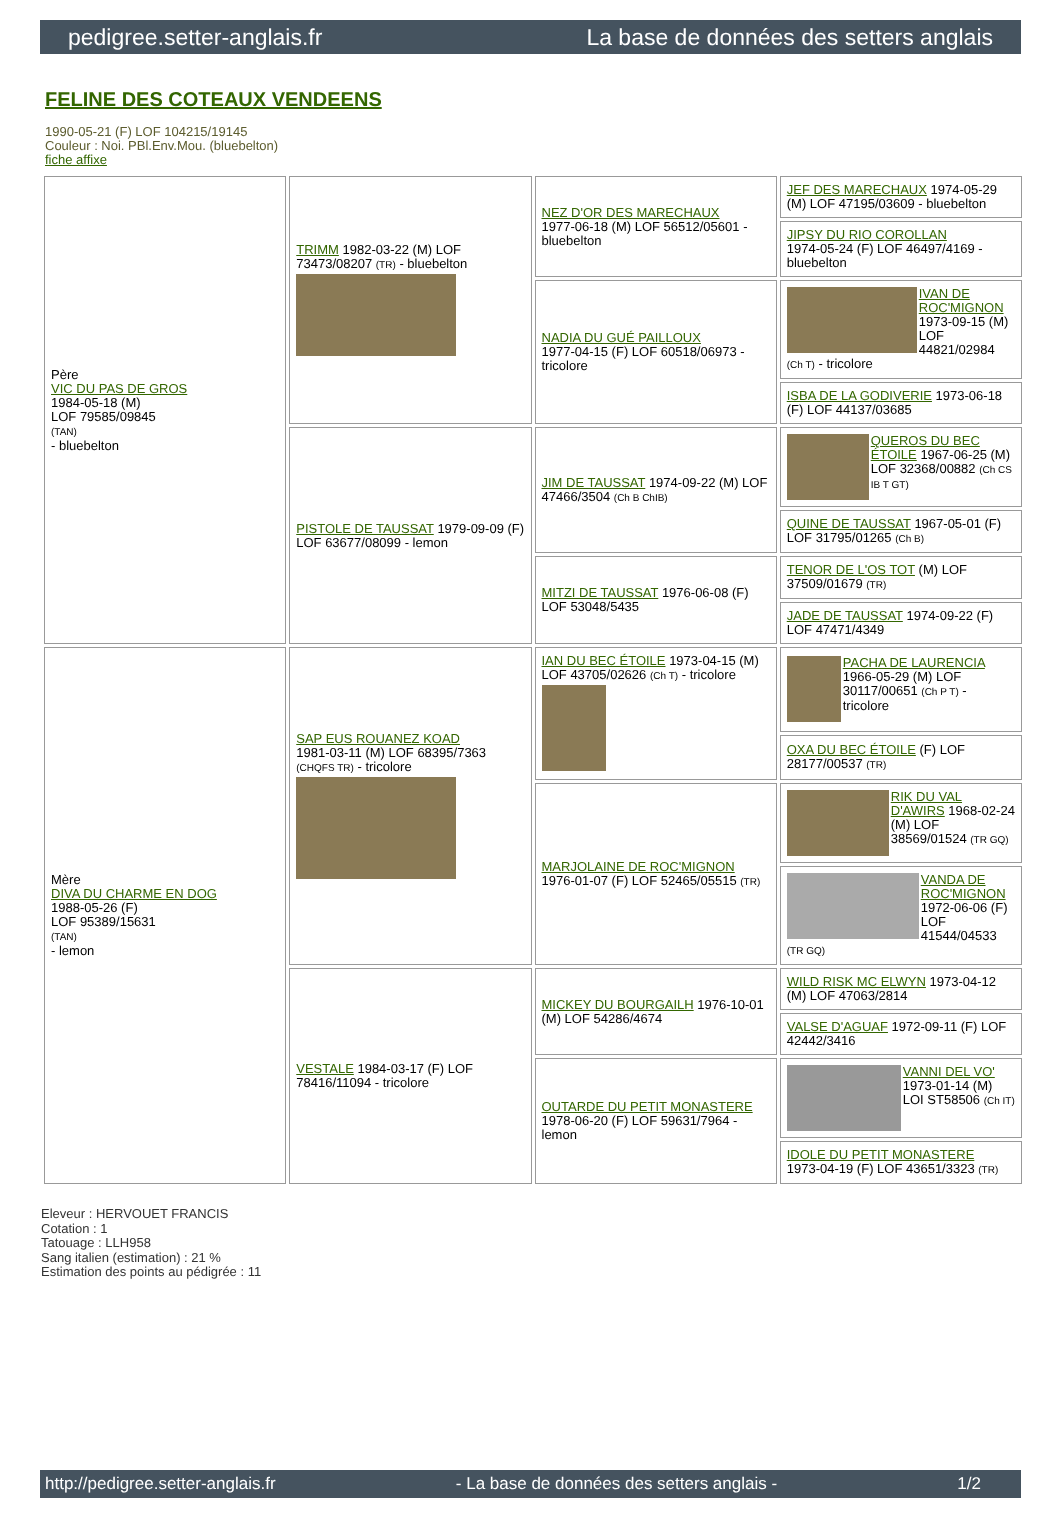pedigree.setter-anglais.fr La base de données des setters anglais
FELINE DES COTEAUX VENDEENS
1990-05-21 (F) LOF 104215/19145
Couleur : Noi. PBl.Env.Mou. (bluebelton)
fiche affixe
| Père VIC DU PAS DE GROS 1984-05-18 (M) LOF 79585/09845 (TAN) - bluebelton | TRIMM 1982-03-22 (M) LOF 73473/08207 (TR) - bluebelton | NEZ D'OR DES MARECHAUX 1977-06-18 (M) LOF 56512/05601 - bluebelton | JEF DES MARECHAUX 1974-05-29 (M) LOF 47195/03609 - bluebelton |
| | | | JIPSY DU RIO COROLLAN 1974-05-24 (F) LOF 46497/4169 - bluebelton |
| | | NADIA DU GUÉ PAILLOUX 1977-04-15 (F) LOF 60518/06973 - tricolore | IVAN DE ROC'MIGNON 1973-09-15 (M) LOF 44821/02984 (Ch T) - tricolore |
| | | | ISBA DE LA GODIVERIE 1973-06-18 (F) LOF 44137/03685 |
| | PISTOLE DE TAUSSAT 1979-09-09 (F) LOF 63677/08099 - lemon | JIM DE TAUSSAT 1974-09-22 (M) LOF 47466/3504 (Ch B ChIB) | QUEROS DU BEC ÉTOILE 1967-06-25 (M) LOF 32368/00882 (Ch CS IB T GT) |
| | | | QUINE DE TAUSSAT 1967-05-01 (F) LOF 31795/01265 (Ch B) |
| | | MITZI DE TAUSSAT 1976-06-08 (F) LOF 53048/5435 | TENOR DE L'OS TOT (M) LOF 37509/01679 (TR) |
| | | | JADE DE TAUSSAT 1974-09-22 (F) LOF 47471/4349 |
| Mère DIVA DU CHARME EN DOG 1988-05-26 (F) LOF 95389/15631 (TAN) - lemon | SAP EUS ROUANEZ KOAD 1981-03-11 (M) LOF 68395/7363 (CHQFS TR) - tricolore | IAN DU BEC ÉTOILE 1973-04-15 (M) LOF 43705/02626 (Ch T) - tricolore | PACHA DE LAURENCIA 1966-05-29 (M) LOF 30117/00651 (Ch P T) - tricolore |
| | | | OXA DU BEC ÉTOILE (F) LOF 28177/00537 (TR) |
| | | MARJOLAINE DE ROC'MIGNON 1976-01-07 (F) LOF 52465/05515 (TR) | RIK DU VAL D'AWIRS 1968-02-24 (M) LOF 38569/01524 (TR GQ) |
| | | | VANDA DE ROC'MIGNON 1972-06-06 (F) LOF 41544/04533 (TR GQ) |
| | VESTALE 1984-03-17 (F) LOF 78416/11094 - tricolore | MICKEY DU BOURGAILH 1976-10-01 (M) LOF 54286/4674 | WILD RISK MC ELWYN 1973-04-12 (M) LOF 47063/2814 |
| | | | VALSE D'AGUAF 1972-09-11 (F) LOF 42442/3416 |
| | | OUTARDE DU PETIT MONASTERE 1978-06-20 (F) LOF 59631/7964 - lemon | VANNI DEL VO' 1973-01-14 (M) LOI ST58506 (Ch IT) |
| | | | IDOLE DU PETIT MONASTERE 1973-04-19 (F) LOF 43651/3323 (TR) |
Eleveur : HERVOUET FRANCIS
Cotation : 1
Tatouage : LLH958
Sang italien (estimation) : 21 %
Estimation des points au pédigrée : 11
http://pedigree.setter-anglais.fr - La base de données des setters anglais - 1/2